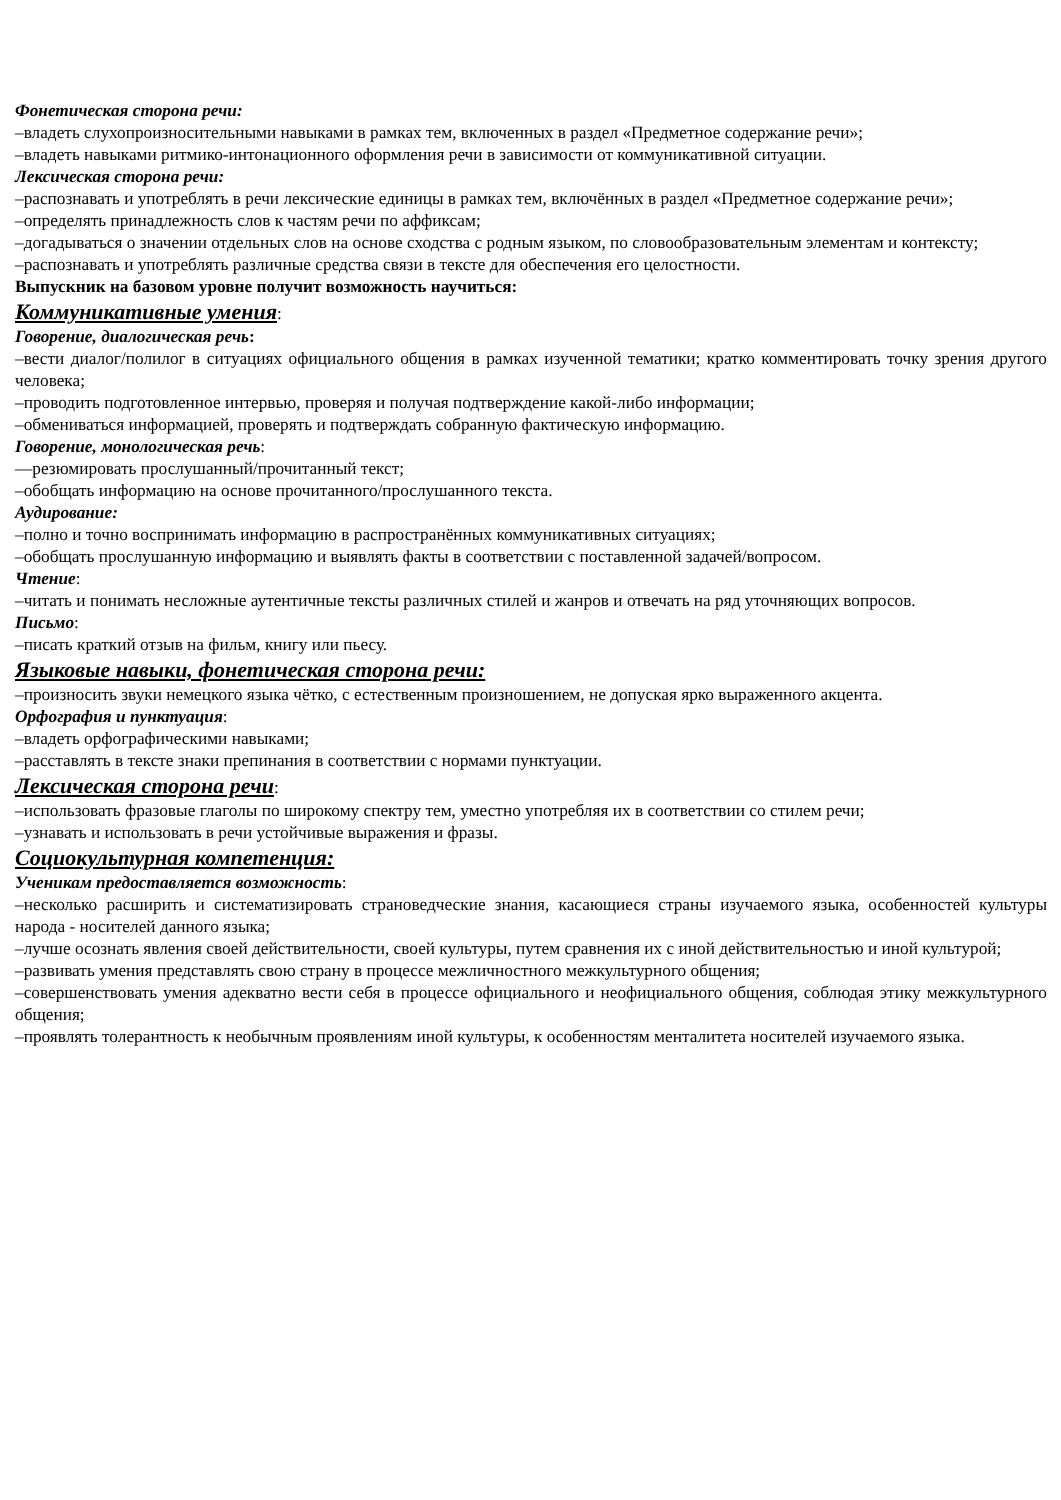Фонетическая сторона речи:
–владеть слухопроизносительными навыками в рамках тем, включенных в раздел «Предметное содержание речи»;
–владеть навыками ритмико-интонационного оформления речи в зависимости от коммуникативной ситуации.
Лексическая сторона речи:
–распознавать и употреблять в речи лексические единицы в рамках тем, включённых в раздел «Предметное содержание речи»;
–определять принадлежность слов к частям речи по аффиксам;
–догадываться о значении отдельных слов на основе сходства с родным языком, по словообразовательным элементам и контексту;
–распознавать и употреблять различные средства связи в тексте для обеспечения его целостности.
Выпускник на базовом уровне получит возможность научиться:
Коммуникативные умения:
Говорение, диалогическая речь:
–вести диалог/полилог в ситуациях официального общения в рамках изученной тематики; кратко комментировать точку зрения другого человека;
–проводить подготовленное интервью, проверяя и получая подтверждение какой-либо информации;
–обмениваться информацией, проверять и подтверждать собранную фактическую информацию.
Говорение, монологическая речь:
—резюмировать прослушанный/прочитанный текст;
–обобщать информацию на основе прочитанного/прослушанного текста.
Аудирование:
–полно и точно воспринимать информацию в распространённых коммуникативных ситуациях;
–обобщать прослушанную информацию и выявлять факты в соответствии с поставленной задачей/вопросом.
Чтение:
–читать и понимать несложные аутентичные тексты различных стилей и жанров и отвечать на ряд уточняющих вопросов.
Письмо:
–писать краткий отзыв на фильм, книгу или пьесу.
Языковые навыки, фонетическая сторона речи:
–произносить звуки немецкого языка чётко, с естественным произношением, не допуская ярко выраженного акцента.
Орфография и пунктуация:
–владеть орфографическими навыками;
–расставлять в тексте знаки препинания в соответствии с нормами пунктуации.
Лексическая сторона речи:
–использовать фразовые глаголы по широкому спектру тем, уместно употребляя их в соответствии со стилем речи;
–узнавать и использовать в речи устойчивые выражения и фразы.
Социокультурная компетенция:
Ученикам предоставляется возможность:
–несколько расширить и систематизировать страноведческие знания, касающиеся страны изучаемого языка, особенностей культуры народа - носителей данного языка;
–лучше осознать явления своей действительности, своей культуры, путем сравнения их с иной действительностью и иной культурой;
–развивать умения представлять свою страну в процессе межличностного межкультурного общения;
–совершенствовать умения адекватно вести себя в процессе официального и неофициального общения, соблюдая этику межкультурного общения;
–проявлять толерантность к необычным проявлениям иной культуры, к особенностям менталитета носителей изучаемого языка.